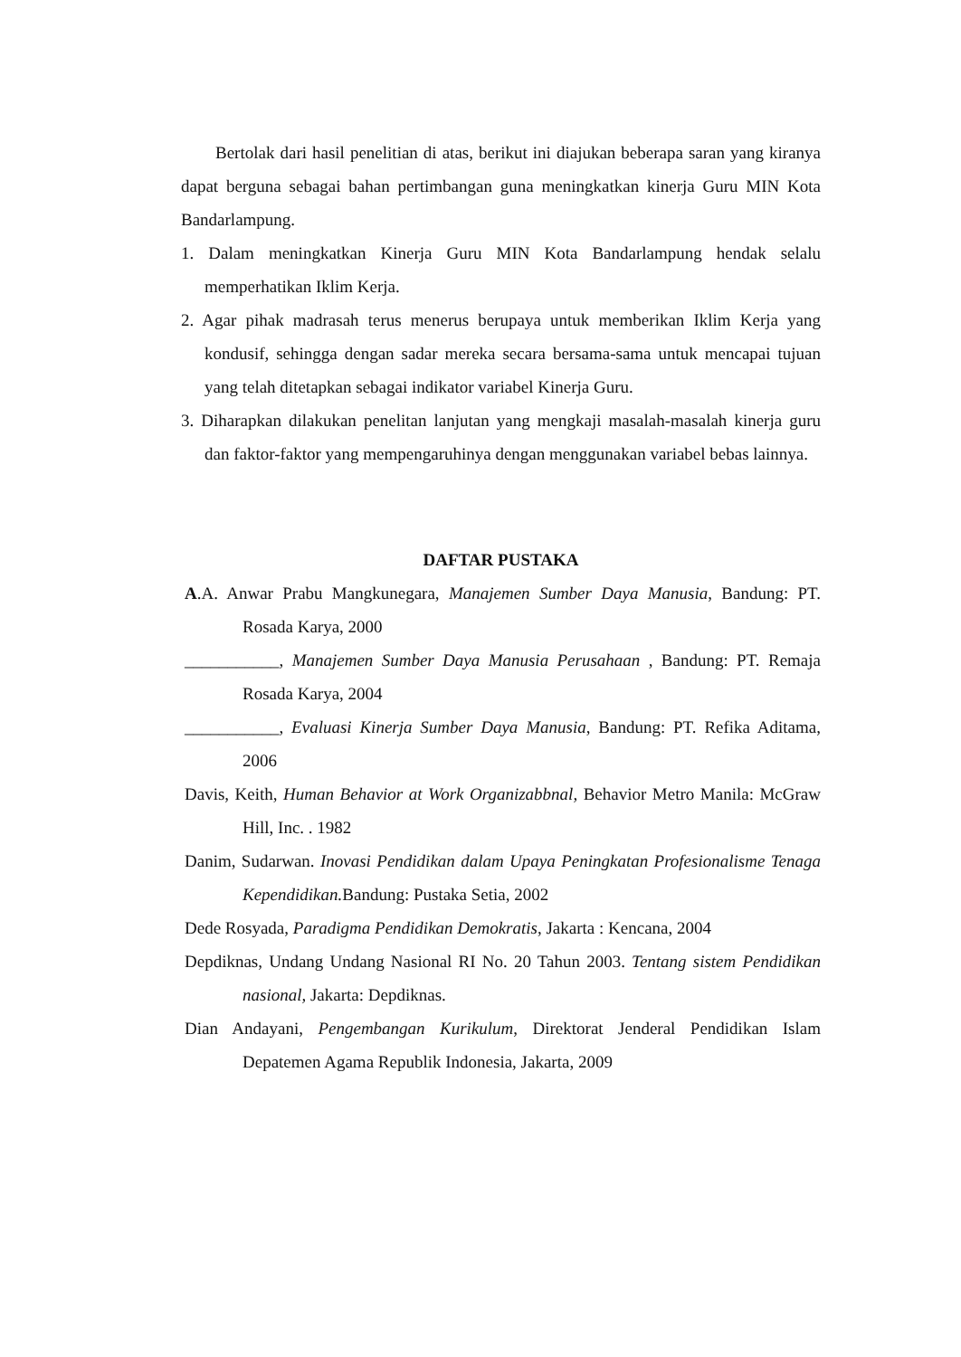Bertolak dari hasil penelitian di atas, berikut ini diajukan beberapa saran yang kiranya dapat berguna sebagai bahan pertimbangan guna meningkatkan kinerja Guru MIN Kota Bandarlampung.
1. Dalam meningkatkan Kinerja Guru MIN Kota Bandarlampung hendak selalu memperhatikan Iklim Kerja.
2. Agar pihak madrasah terus menerus berupaya untuk memberikan Iklim Kerja yang kondusif, sehingga dengan sadar mereka secara bersama-sama untuk mencapai tujuan yang telah ditetapkan sebagai indikator variabel Kinerja Guru.
3. Diharapkan dilakukan penelitan lanjutan yang mengkaji masalah-masalah kinerja guru dan faktor-faktor yang mempengaruhinya dengan menggunakan variabel bebas lainnya.
DAFTAR PUSTAKA
A.A. Anwar Prabu Mangkunegara, Manajemen Sumber Daya Manusia, Bandung: PT. Rosada Karya, 2000
___________, Manajemen Sumber Daya Manusia Perusahaan , Bandung: PT. Remaja Rosada Karya, 2004
___________, Evaluasi Kinerja Sumber Daya Manusia, Bandung: PT. Refika Aditama, 2006
Davis, Keith, Human Behavior at Work Organizabbnal, Behavior Metro Manila: McGraw Hill, Inc. . 1982
Danim, Sudarwan. Inovasi Pendidikan dalam Upaya Peningkatan Profesionalisme Tenaga Kependidikan. Bandung: Pustaka Setia, 2002
Dede Rosyada, Paradigma Pendidikan Demokratis, Jakarta : Kencana, 2004
Depdiknas, Undang Undang Nasional RI No. 20 Tahun 2003. Tentang sistem Pendidikan nasional, Jakarta: Depdiknas.
Dian Andayani, Pengembangan Kurikulum, Direktorat Jenderal Pendidikan Islam Depatemen Agama Republik Indonesia, Jakarta, 2009